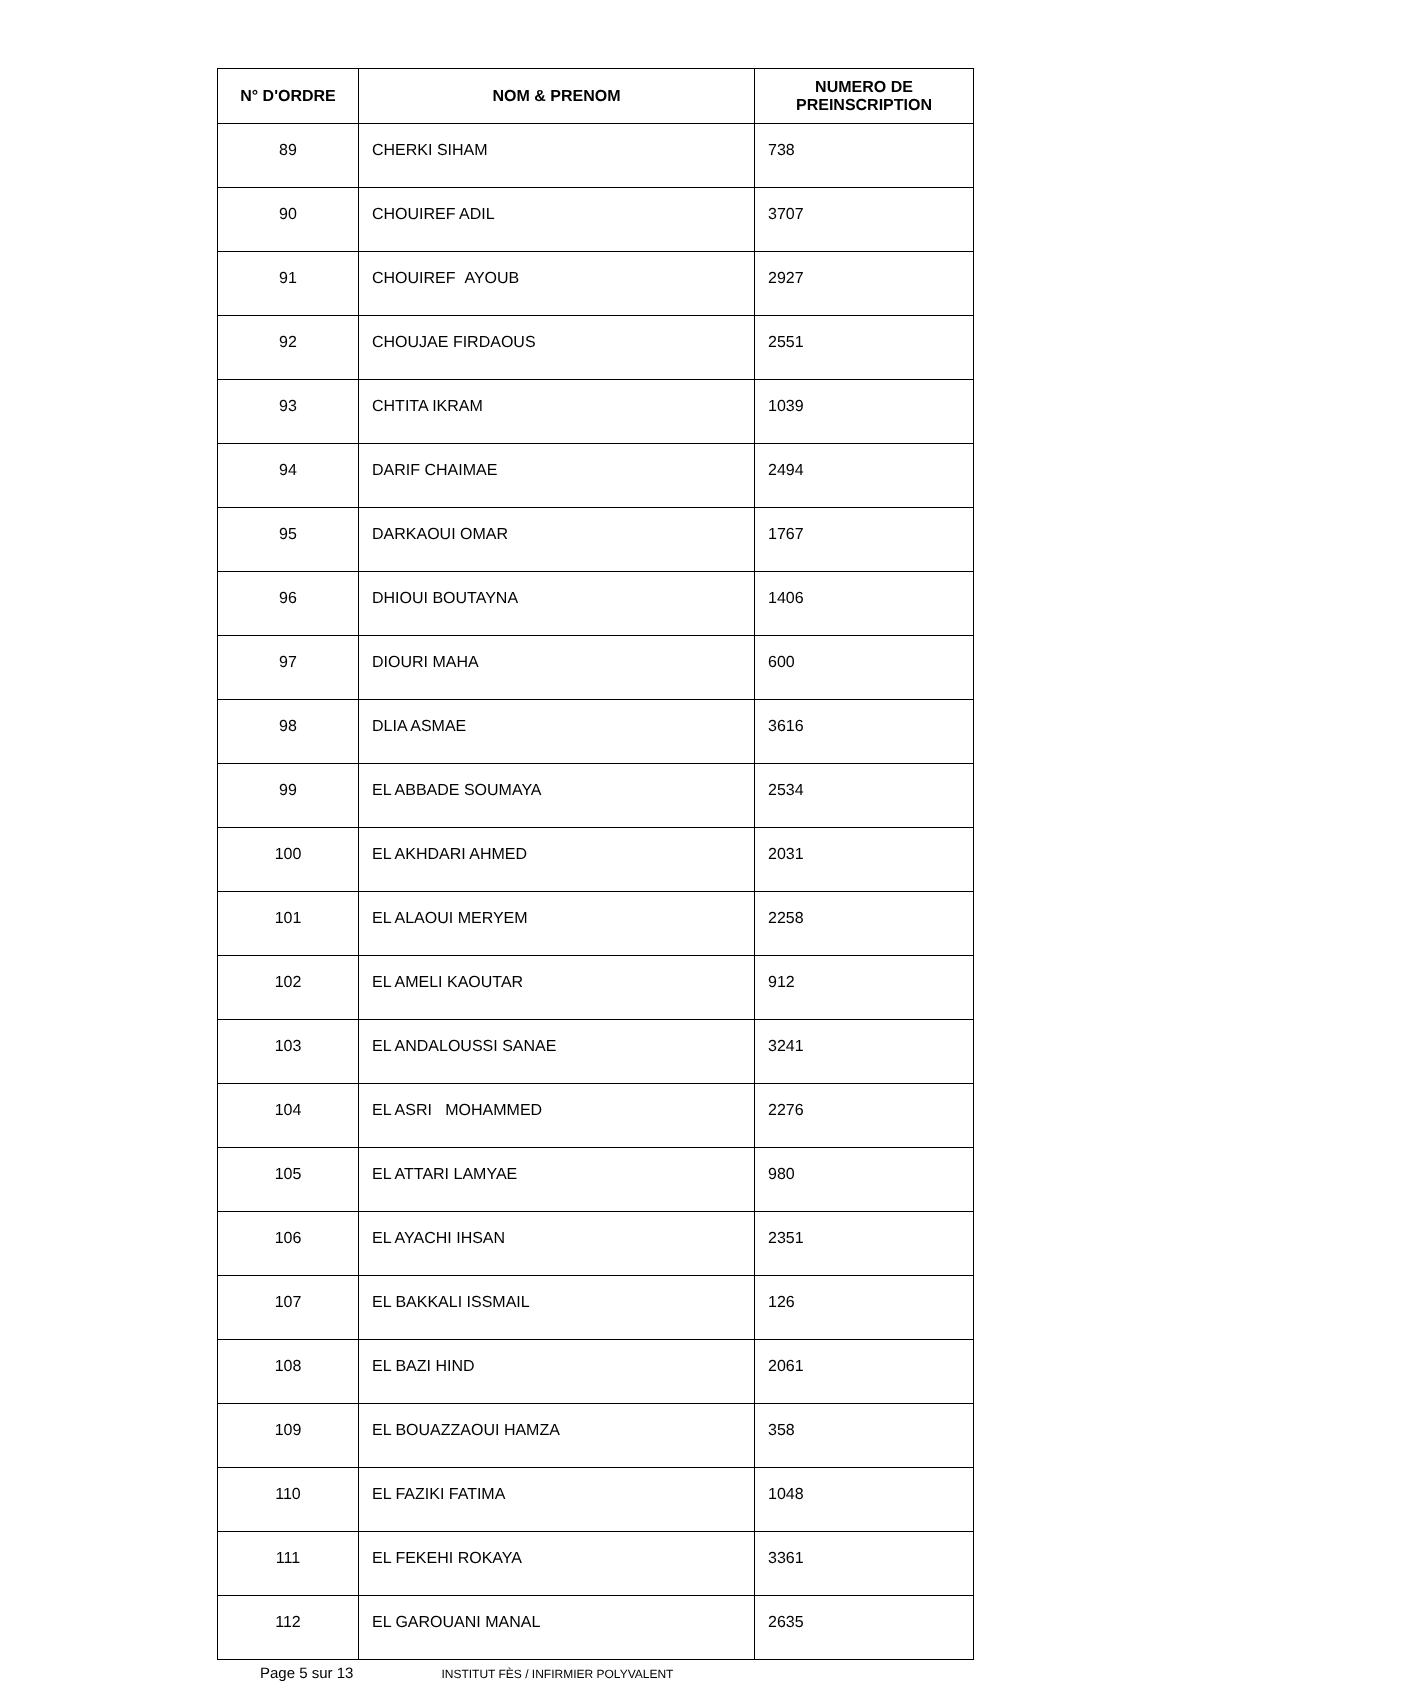| N° D'ORDRE | NOM & PRENOM | NUMERO DE PREINSCRIPTION |
| --- | --- | --- |
| 89 | CHERKI SIHAM | 738 |
| 90 | CHOUIREF ADIL | 3707 |
| 91 | CHOUIREF AYOUB | 2927 |
| 92 | CHOUJAE FIRDAOUS | 2551 |
| 93 | CHTITA IKRAM | 1039 |
| 94 | DARIF CHAIMAE | 2494 |
| 95 | DARKAOUI OMAR | 1767 |
| 96 | DHIOUI BOUTAYNA | 1406 |
| 97 | DIOURI MAHA | 600 |
| 98 | DLIA ASMAE | 3616 |
| 99 | EL ABBADE SOUMAYA | 2534 |
| 100 | EL AKHDARI AHMED | 2031 |
| 101 | EL ALAOUI MERYEM | 2258 |
| 102 | EL AMELI KAOUTAR | 912 |
| 103 | EL ANDALOUSSI SANAE | 3241 |
| 104 | EL ASRI MOHAMMED | 2276 |
| 105 | EL ATTARI LAMYAE | 980 |
| 106 | EL AYACHI IHSAN | 2351 |
| 107 | EL BAKKALI ISSMAIL | 126 |
| 108 | EL BAZI HIND | 2061 |
| 109 | EL BOUAZZAOUI HAMZA | 358 |
| 110 | EL FAZIKI FATIMA | 1048 |
| 111 | EL FEKEHI ROKAYA | 3361 |
| 112 | EL GAROUANI MANAL | 2635 |
Page 5 sur 13 INSTITUT FÈS / INFIRMIER POLYVALENT